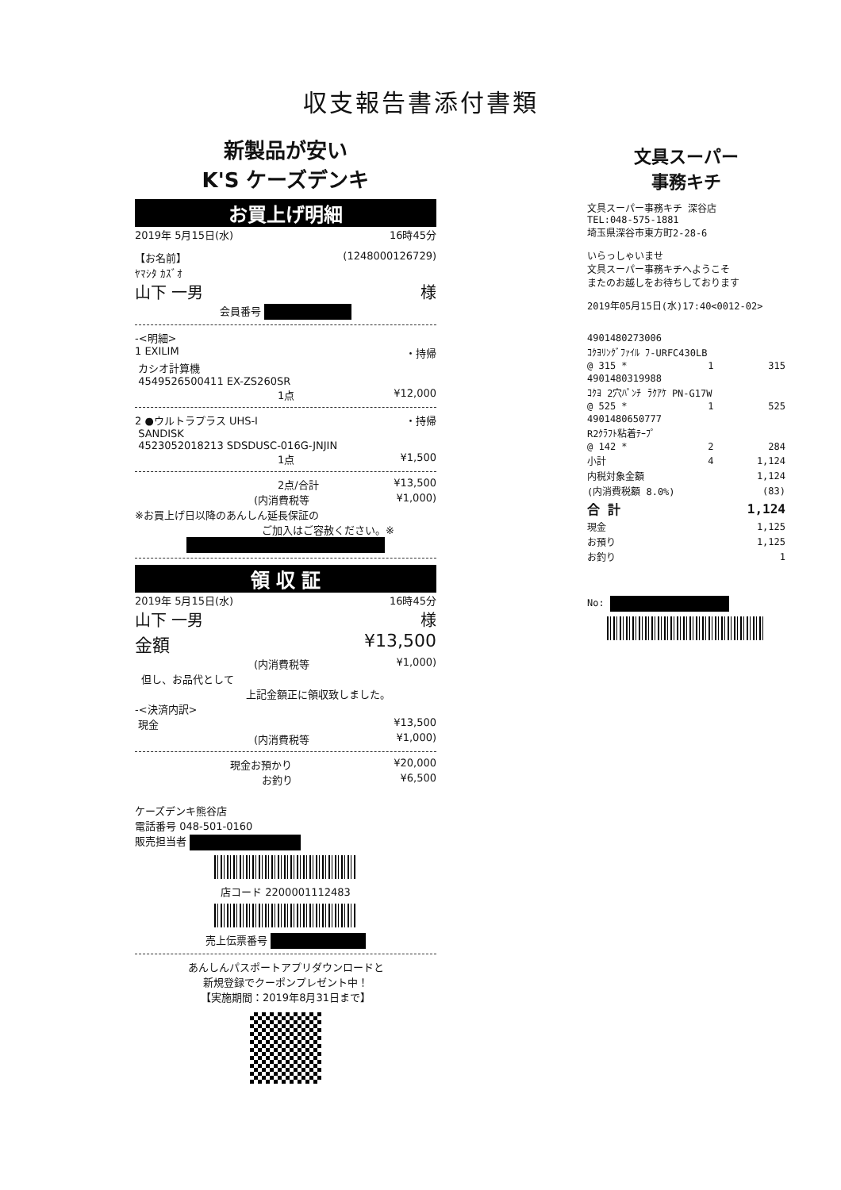収支報告書添付書類
新製品が安い
K'S ケーズデンキ
お買上げ明細
2019年 5月15日(水) 16時45分
【お名前】 (1248000126729)
ﾔﾏｼﾀ ｶｽﾞｵ
山下 一男 様
会員番号
-<明細>
1 EXILIM ・持帰
カシオ計算機
4549526500411 EX-ZS260SR
1点 ¥12,000
2 ●ウルトラプラス UHS-I ・持帰
SANDISK
4523052018213 SDSDUSC-016G-JNJIN
1点 ¥1,500
2点/合計 ¥13,500
(内消費税等 ¥1,000)
※お買上げ日以降のあんしん延長保証の
ご加入はご容赦ください。※
領 収 証
2019年 5月15日(水) 16時45分
山下 一男 様
金額 ¥13,500
(内消費税等 ¥1,000)
但し、お品代として
上記金額正に領収致しました。
-<決済内訳>
現金 ¥13,500
(内消費税等 ¥1,000)
現金お預かり ¥20,000
お釣り ¥6,500
ケーズデンキ熊谷店
電話番号 048-501-0160
販売担当者
店コード 2200001112483
売上伝票番号
あんしんパスポートアプリダウンロードと
新規登録でクーポンプレゼント中！
【実施期間：2019年8月31日まで】
文具スーパー
事務キチ
文具スーパー事務キチ 深谷店
TEL:048-575-1881
埼玉県深谷市東方町2-28-6
いらっしゃいませ
文具スーパー事務キチへようこそ
またのお越しをお待ちしております
2019年05月15日(水)17:40<0012-02>
| 4901480273006 | | | |
| ｺｸﾖﾘﾝｸﾞﾌｧｲﾙ ﾌ-URFC430LB | | | |
| @ 315 * | 1 | | 315 |
| 4901480319988 | | | |
| ｺｸﾖ 2穴ﾊﾟﾝﾁ ﾗｸｱｹ PN-G17W | | | |
| @ 525 * | 1 | | 525 |
| 4901480650777 | | | |
| R2ｸﾗﾌﾄ粘着ﾃｰﾌﾟ | | | |
| @ 142 * | 2 | | 284 |
| 小計 | 4 | | 1,124 |
| 内税対象金額 | | | 1,124 |
| (内消費税額 8.0%) | | | (83) |
| 合 計 | | | 1,124 |
| 現金 | | | 1,125 |
| お預り | | | 1,125 |
| お釣り | | | 1 |
No: